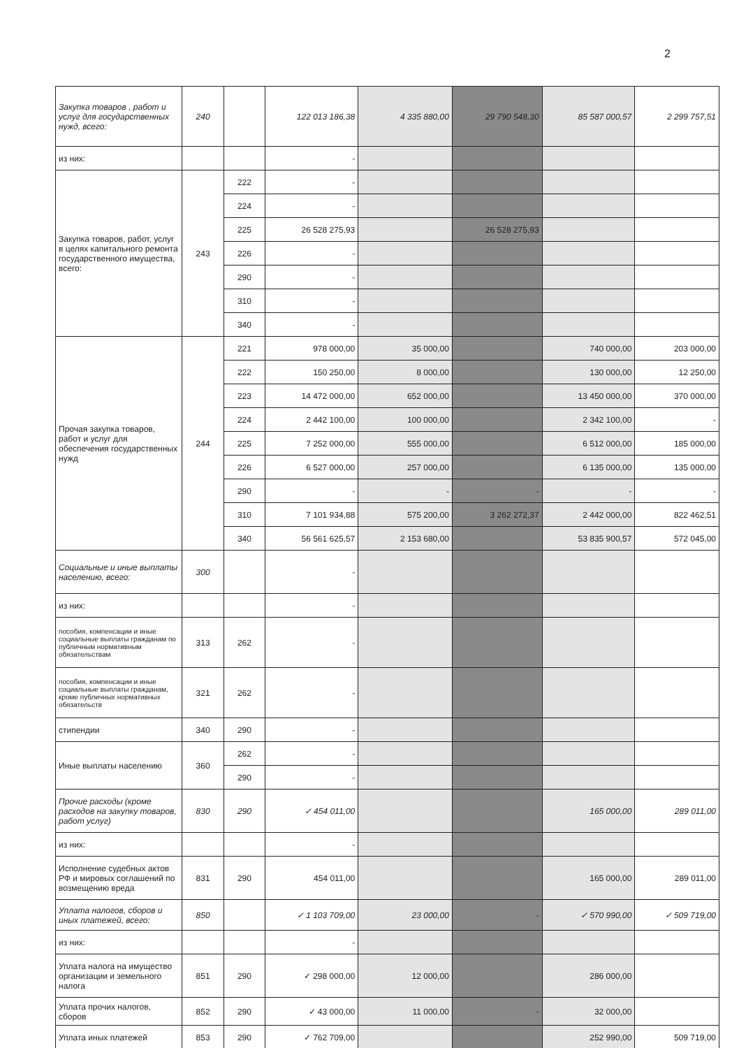2
| Закупка товаров , работ и услуг для государственных нужд, всего: | 240 | | 122 013 186,38 | 4 335 880,00 | 29 790 548,30 | 85 587 000,57 | 2 299 757,51 |
| из них: | | | - | | | | |
| Закупка товаров, работ, услуг в целях капитального ремонта государственного имущества, всего: | 243 | 222 | - | | | | |
| | | 224 | - | | | | |
| | | 225 | 26 528 275,93 | | 26 528 275,93 | | |
| | | 226 | - | | | | |
| | | 290 | - | | | | |
| | | 310 | - | | | | |
| | | 340 | - | | | | |
| Прочая закупка товаров, работ и услуг для обеспечения государственных нужд | 244 | 221 | 978 000,00 | 35 000,00 | | 740 000,00 | 203 000,00 |
| | | 222 | 150 250,00 | 8 000,00 | | 130 000,00 | 12 250,00 |
| | | 223 | 14 472 000,00 | 652 000,00 | | 13 450 000,00 | 370 000,00 |
| | | 224 | 2 442 100,00 | 100 000,00 | | 2 342 100,00 | - |
| | | 225 | 7 252 000,00 | 555 000,00 | | 6 512 000,00 | 185 000,00 |
| | | 226 | 6 527 000,00 | 257 000,00 | | 6 135 000,00 | 135 000,00 |
| | | 290 | - | - | - | - | - |
| | | 310 | 7 101 934,88 | 575 200,00 | 3 262 272,37 | 2 442 000,00 | 822 462,51 |
| | | 340 | 56 561 625,57 | 2 153 680,00 | | 53 835 900,57 | 572 045,00 |
| Социальные и иные выплаты населению, всего: | 300 | | - | | | | |
| из них: | | | - | | | | |
| пособия, компенсации и иные социальные выплаты гражданам по публичным нормативным обязательствам | 313 | 262 | - | | | | |
| пособия, компенсации и иные социальные выплаты гражданам, кроме публичных нормативных обязательств | 321 | 262 | - | | | | |
| стипендии | 340 | 290 | - | | | | |
| Иные выплаты населению | 360 | 262 | - | | | | |
| | | 290 | - | | | | |
| Прочие расходы (кроме расходов на закупку товаров, работ услуг) | 830 | 290 | ✓ 454 011,00 | | | 165 000,00 | 289 011,00 |
| из них: | | | - | | | | |
| Исполнение судебных актов РФ и мировых соглашений по возмещению вреда | 831 | 290 | 454 011,00 | | | 165 000,00 | 289 011,00 |
| Уплата налогов, сборов и иных платежей, всего: | 850 | | ✓ 1 103 709,00 | 23 000,00 | - | ✓ 570 990,00 | ✓ 509 719,00 |
| из них: | | | - | | | | |
| Уплата налога на имущество организации и земельного налога | 851 | 290 | ✓ 298 000,00 | 12 000,00 | | 286 000,00 | |
| Уплата прочих налогов, сборов | 852 | 290 | ✓ 43 000,00 | 11 000,00 | - | 32 000,00 | |
| Уплата иных платежей | 853 | 290 | ✓ 762 709,00 | | | 252 990,00 | 509 719,00 |